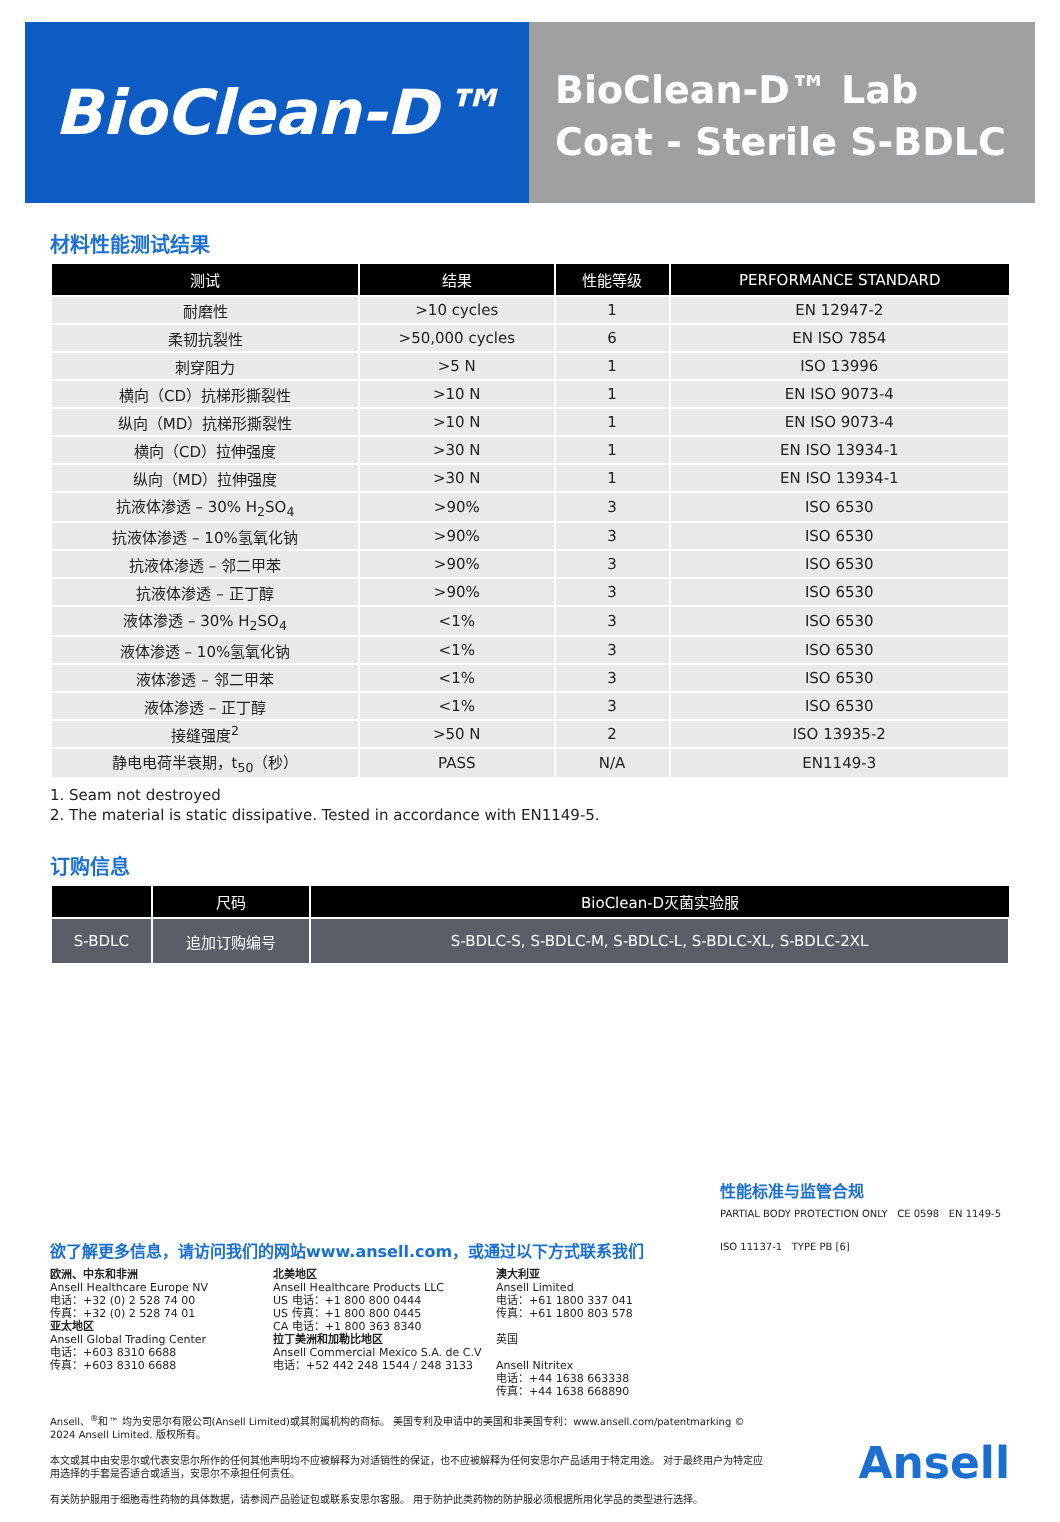BioClean-D™
BioClean-D™ Lab Coat - Sterile S-BDLC
材料性能测试结果
| 测试 | 结果 | 性能等级 | PERFORMANCE STANDARD |
| --- | --- | --- | --- |
| 耐磨性 | >10 cycles | 1 | EN 12947-2 |
| 柔韧抗裂性 | >50,000 cycles | 6 | EN ISO 7854 |
| 刺穿阻力 | >5 N | 1 | ISO 13996 |
| 横向（CD）抗梯形撕裂性 | >10 N | 1 | EN ISO 9073-4 |
| 纵向（MD）抗梯形撕裂性 | >10 N | 1 | EN ISO 9073-4 |
| 横向（CD）拉伸强度 | >30 N | 1 | EN ISO 13934-1 |
| 纵向（MD）拉伸强度 | >30 N | 1 | EN ISO 13934-1 |
| 抗液体渗透 – 30% H<sub>2</sub>SO<sub>4</sub> | >90% | 3 | ISO 6530 |
| 抗液体渗透 – 10%氢氧化钠 | >90% | 3 | ISO 6530 |
| 抗液体渗透 – 邻二甲苯 | >90% | 3 | ISO 6530 |
| 抗液体渗透 – 正丁醇 | >90% | 3 | ISO 6530 |
| 液体渗透 – 30% H<sub>2</sub>SO<sub>4</sub> | <1% | 3 | ISO 6530 |
| 液体渗透 – 10%氢氧化钠 | <1% | 3 | ISO 6530 |
| 液体渗透 – 邻二甲苯 | <1% | 3 | ISO 6530 |
| 液体渗透 – 正丁醇 | <1% | 3 | ISO 6530 |
| 接缝强度<sup>2</sup> | >50 N | 2 | ISO 13935-2 |
| 静电电荷半衰期，t<sub>50</sub>（秒） | PASS | N/A | EN1149-3 |
1. Seam not destroyed
2. The material is static dissipative. Tested in accordance with EN1149-5.
订购信息
| | 尺码 | BioClean-D灭菌实验服 |
| --- | --- | --- |
| S-BDLC | 追加订购编号 | S-BDLC-S, S-BDLC-M, S-BDLC-L, S-BDLC-XL, S-BDLC-2XL |
性能标准与监管合规
PARTIAL BODY PROTECTION ONLY CE 0598 EN 1149-5
ISO 11137-1 TYPE PB [6]
欲了解更多信息，请访问我们的网站www.ansell.com，或通过以下方式联系我们
欧洲、中东和非洲
Ansell Healthcare Europe NV
电话：+32 (0) 2 528 74 00
传真：+32 (0) 2 528 74 01
亚太地区
Ansell Global Trading Center
电话：+603 8310 6688
传真：+603 8310 6688
北美地区
Ansell Healthcare Products LLC
US 电话：+1 800 800 0444
US 传真：+1 800 800 0445
CA 电话：+1 800 363 8340
拉丁美洲和加勒比地区
Ansell Commercial Mexico S.A. de C.V
电话：+52 442 248 1544 / 248 3133
澳大利亚
Ansell Limited
电话：+61 1800 337 041
传真：+61 1800 803 578
英国
Ansell Nitritex
电话：+44 1638 663338
传真：+44 1638 668890
Ansell、<sup>®</sup>和™ 均为安思尔有限公司(Ansell Limited)或其附属机构的商标。 美国专利及申请中的美国和非美国专利：www.ansell.com/patentmarking © 2024 Ansell Limited. 版权所有。
本文或其中由安思尔或代表安思尔所作的任何其他声明均不应被解释为对适销性的保证，也不应被解释为任何安思尔产品适用于特定用途。 对于最终用户为特定应用选择的手套是否适合或适当，安思尔不承担任何责任。
有关防护服用于细胞毒性药物的具体数据，请参阅产品验证包或联系安思尔客服。 用于防护此类药物的防护服必须根据所用化学品的类型进行选择。
Ansell